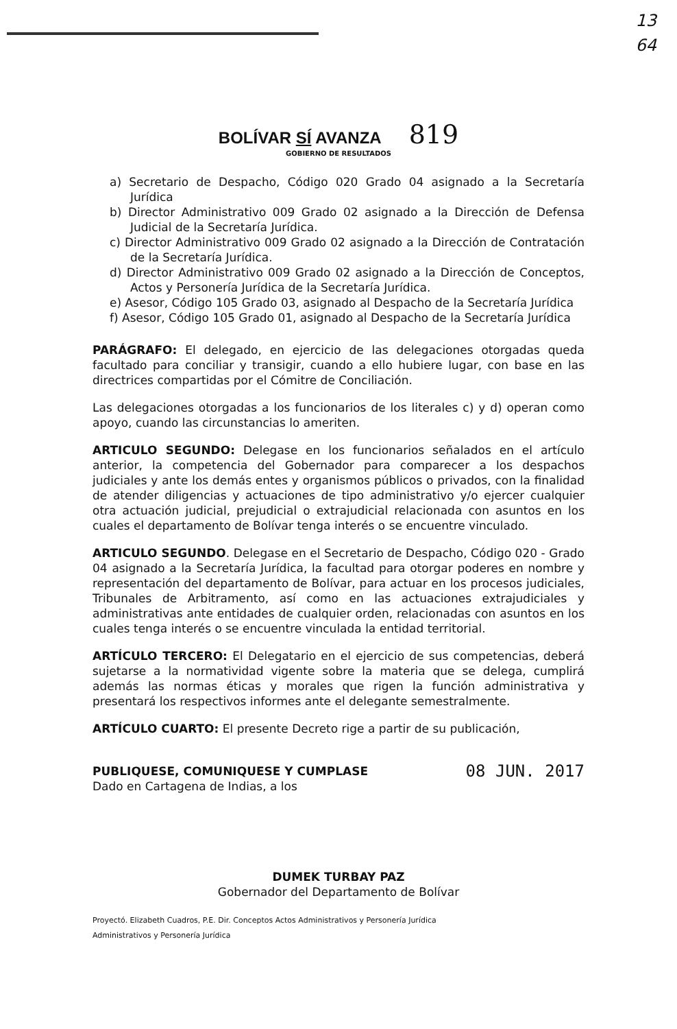13
64
BOLÍVAR SÍ AVANZA 819
GOBIERNO DE RESULTADOS
a) Secretario de Despacho, Código 020 Grado 04 asignado a la Secretaría Jurídica
b) Director Administrativo 009 Grado 02 asignado a la Dirección de Defensa Judicial de la Secretaría Jurídica.
c) Director Administrativo 009 Grado 02 asignado a la Dirección de Contratación de la Secretaría Jurídica.
d) Director Administrativo 009 Grado 02 asignado a la Dirección de Conceptos, Actos y Personería Jurídica de la Secretaría Jurídica.
e) Asesor, Código 105 Grado 03, asignado al Despacho de la Secretaría Jurídica
f) Asesor, Código 105 Grado 01, asignado al Despacho de la Secretaría Jurídica
PARÁGRAFO: El delegado, en ejercicio de las delegaciones otorgadas queda facultado para conciliar y transigir, cuando a ello hubiere lugar, con base en las directrices compartidas por el Cómitre de Conciliación.
Las delegaciones otorgadas a los funcionarios de los literales c) y d) operan como apoyo, cuando las circunstancias lo ameriten.
ARTICULO SEGUNDO: Delegase en los funcionarios señalados en el artículo anterior, la competencia del Gobernador para comparecer a los despachos judiciales y ante los demás entes y organismos públicos o privados, con la finalidad de atender diligencias y actuaciones de tipo administrativo y/o ejercer cualquier otra actuación judicial, prejudicial o extrajudicial relacionada con asuntos en los cuales el departamento de Bolívar tenga interés o se encuentre vinculado.
ARTICULO SEGUNDO. Delegase en el Secretario de Despacho, Código 020 - Grado 04 asignado a la Secretaría Jurídica, la facultad para otorgar poderes en nombre y representación del departamento de Bolívar, para actuar en los procesos judiciales, Tribunales de Arbitramento, así como en las actuaciones extrajudiciales y administrativas ante entidades de cualquier orden, relacionadas con asuntos en los cuales tenga interés o se encuentre vinculada la entidad territorial.
ARTÍCULO TERCERO: El Delegatario en el ejercicio de sus competencias, deberá sujetarse a la normatividad vigente sobre la materia que se delega, cumplirá además las normas éticas y morales que rigen la función administrativa y presentará los respectivos informes ante el delegante semestralmente.
ARTÍCULO CUARTO: El presente Decreto rige a partir de su publicación,
08 JUN. 2017 PUBLIQUESE, COMUNIQUESE Y CUMPLASE
Dado en Cartagena de Indias, a los
DUMEK TURBAY PAZ
Gobernador del Departamento de Bolívar
Proyectó. Elizabeth Cuadros, P.E. Dir. Conceptos Actos Administrativos y Personería Jurídica
Administrativos y Personería Jurídica